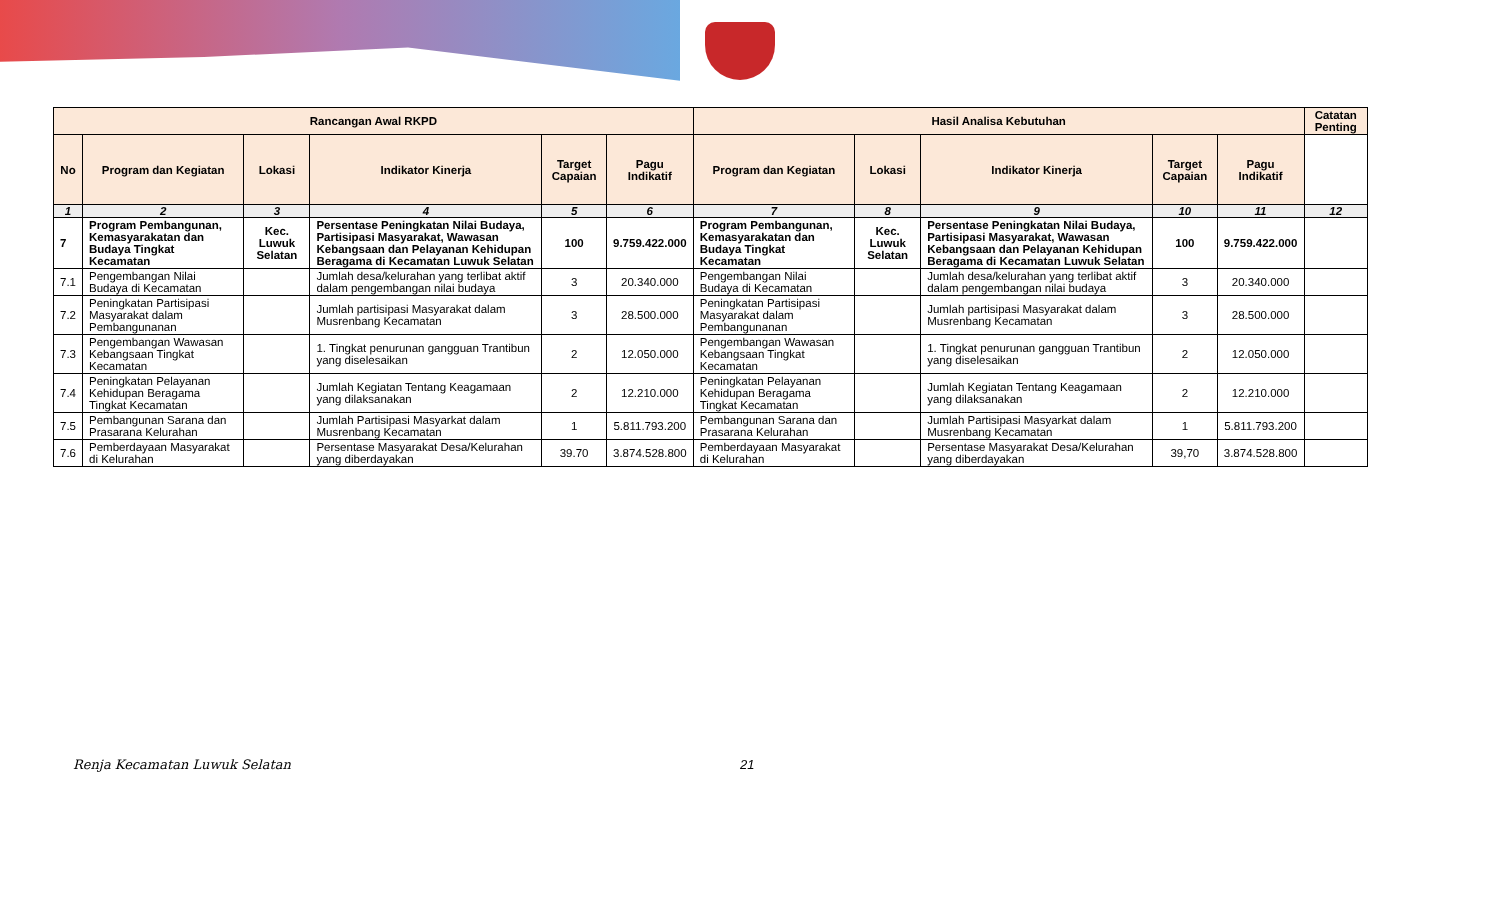| Rancangan Awal RKPD | | | | | | Hasil Analisa Kebutuhan | | | | | Catatan Penting |
| --- | --- | --- | --- | --- | --- | --- | --- | --- | --- | --- | --- |
| No | Program dan Kegiatan | Lokasi | Indikator Kinerja | Target Capaian | Pagu Indikatif | Program dan Kegiatan | Lokasi | Indikator Kinerja | Target Capaian | Pagu Indikatif | |
| 1 | 2 | 3 | 4 | 5 | 6 | 7 | 8 | 9 | 10 | 11 | 12 |
| 7 | Program Pembangunan, Kemasyarakatan dan Budaya Tingkat Kecamatan | Kec. Luwuk Selatan | Persentase Peningkatan Nilai Budaya, Partisipasi Masyarakat, Wawasan Kebangsaan dan Pelayanan Kehidupan Beragama di Kecamatan Luwuk Selatan | 100 | 9.759.422.000 | Program Pembangunan, Kemasyarakatan dan Budaya Tingkat Kecamatan | Kec. Luwuk Selatan | Persentase Peningkatan Nilai Budaya, Partisipasi Masyarakat, Wawasan Kebangsaan dan Pelayanan Kehidupan Beragama di Kecamatan Luwuk Selatan | 100 | 9.759.422.000 | |
| 7.1 | Pengembangan Nilai Budaya di Kecamatan | | Jumlah desa/kelurahan yang terlibat aktif dalam pengembangan nilai budaya | 3 | 20.340.000 | Pengembangan Nilai Budaya di Kecamatan | | Jumlah desa/kelurahan yang terlibat aktif dalam pengembangan nilai budaya | 3 | 20.340.000 | |
| 7.2 | Peningkatan Partisipasi Masyarakat dalam Pembangunanan | | Jumlah partisipasi Masyarakat dalam Musrenbang Kecamatan | 3 | 28.500.000 | Peningkatan Partisipasi Masyarakat dalam Pembangunanan | | Jumlah partisipasi Masyarakat dalam Musrenbang Kecamatan | 3 | 28.500.000 | |
| 7.3 | Pengembangan Wawasan Kebangsaan Tingkat Kecamatan | | 1. Tingkat penurunan gangguan Trantibun yang diselesaikan | 2 | 12.050.000 | Pengembangan Wawasan Kebangsaan Tingkat Kecamatan | | 1. Tingkat penurunan gangguan Trantibun yang diselesaikan | 2 | 12.050.000 | |
| 7.4 | Peningkatan Pelayanan Kehidupan Beragama Tingkat Kecamatan | | Jumlah Kegiatan Tentang Keagamaan yang dilaksanakan | 2 | 12.210.000 | Peningkatan Pelayanan Kehidupan Beragama Tingkat Kecamatan | | Jumlah Kegiatan Tentang Keagamaan yang dilaksanakan | 2 | 12.210.000 | |
| 7.5 | Pembangunan Sarana dan Prasarana Kelurahan | | Jumlah Partisipasi Masyarkat dalam Musrenbang Kecamatan | 1 | 5.811.793.200 | Pembangunan Sarana dan Prasarana Kelurahan | | Jumlah Partisipasi Masyarkat dalam Musrenbang Kecamatan | 1 | 5.811.793.200 | |
| 7.6 | Pemberdayaan Masyarakat di Kelurahan | | Persentase Masyarakat Desa/Kelurahan yang diberdayakan | 39.70 | 3.874.528.800 | Pemberdayaan Masyarakat di Kelurahan | | Persentase Masyarakat Desa/Kelurahan yang diberdayakan | 39,70 | 3.874.528.800 | |
Renja Kecamatan Luwuk Selatan 21